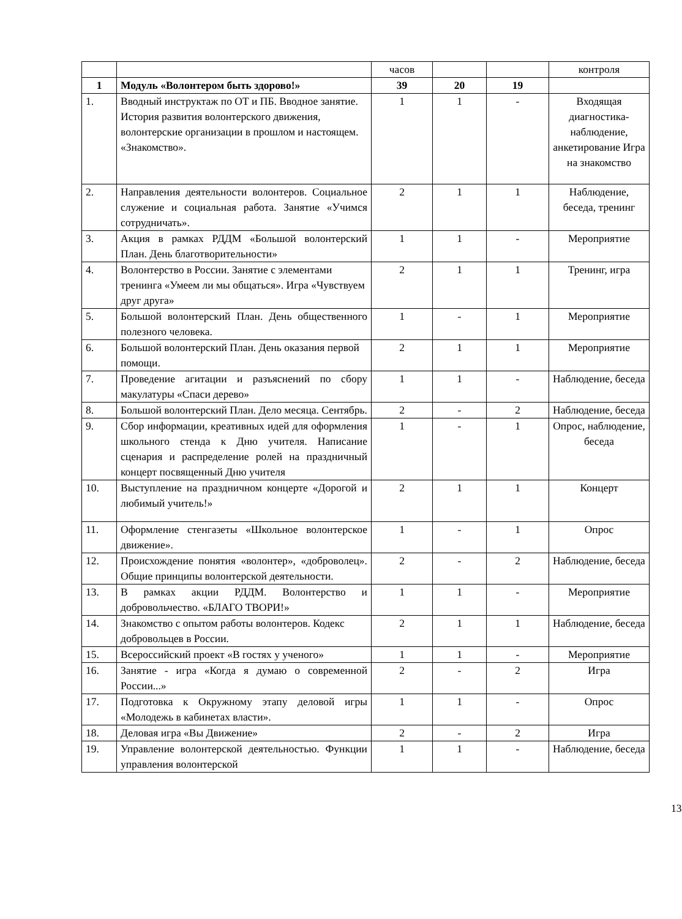| | | часов | | | контроля |
| 1 | Модуль «Волонтером быть здорово!» | 39 | 20 | 19 | |
| 1. | Вводный инструктаж по ОТ и ПБ. Вводное занятие. История развития волонтерского движения, волонтерские организации в прошлом и настоящем. «Знакомство». | 1 | 1 | - | Входящая диагностика-наблюдение, анкетирование Игра на знакомство |
| 2. | Направления деятельности волонтеров. Социальное служение и социальная работа. Занятие «Учимся сотрудничать». | 2 | 1 | 1 | Наблюдение, беседа, тренинг |
| 3. | Акция в рамках РДДМ «Большой волонтерский План. День благотворительности» | 1 | 1 | - | Мероприятие |
| 4. | Волонтерство в России. Занятие с элементами тренинга «Умеем ли мы общаться». Игра «Чувствуем друг друга» | 2 | 1 | 1 | Тренинг, игра |
| 5. | Большой волонтерский План. День общественного полезного человека. | 1 | - | 1 | Мероприятие |
| 6. | Большой волонтерский План. День оказания первой помощи. | 2 | 1 | 1 | Мероприятие |
| 7. | Проведение агитации и разъяснений по сбору макулатуры «Спаси дерево» | 1 | 1 | - | Наблюдение, беседа |
| 8. | Большой волонтерский План. Дело месяца. Сентябрь. | 2 | - | 2 | Наблюдение, беседа |
| 9. | Сбор информации, креативных идей для оформления школьного стенда к Дню учителя. Написание сценария и распределение ролей на праздничный концерт посвященный Дню учителя | 1 | - | 1 | Опрос, наблюдение, беседа |
| 10. | Выступление на праздничном концерте «Дорогой и любимый учитель!» | 2 | 1 | 1 | Концерт |
| 11. | Оформление стенгазеты «Школьное волонтерское движение». | 1 | - | 1 | Опрос |
| 12. | Происхождение понятия «волонтер», «доброволец». Общие принципы волонтерской деятельности. | 2 | - | 2 | Наблюдение, беседа |
| 13. | В рамках акции РДДМ. Волонтерство и добровольчество. «БЛАГО ТВОРИ!» | 1 | 1 | - | Мероприятие |
| 14. | Знакомство с опытом работы волонтеров. Кодекс добровольцев в России. | 2 | 1 | 1 | Наблюдение, беседа |
| 15. | Всероссийский проект «В гостях у ученого» | 1 | 1 | - | Мероприятие |
| 16. | Занятие - игра «Когда я думаю о современной России...» | 2 | - | 2 | Игра |
| 17. | Подготовка к Окружному этапу деловой игры «Молодежь в кабинетах власти». | 1 | 1 | - | Опрос |
| 18. | Деловая игра «Вы Движение» | 2 | - | 2 | Игра |
| 19. | Управление волонтерской деятельностью. Функции управления волонтерской | 1 | 1 | - | Наблюдение, беседа |
13